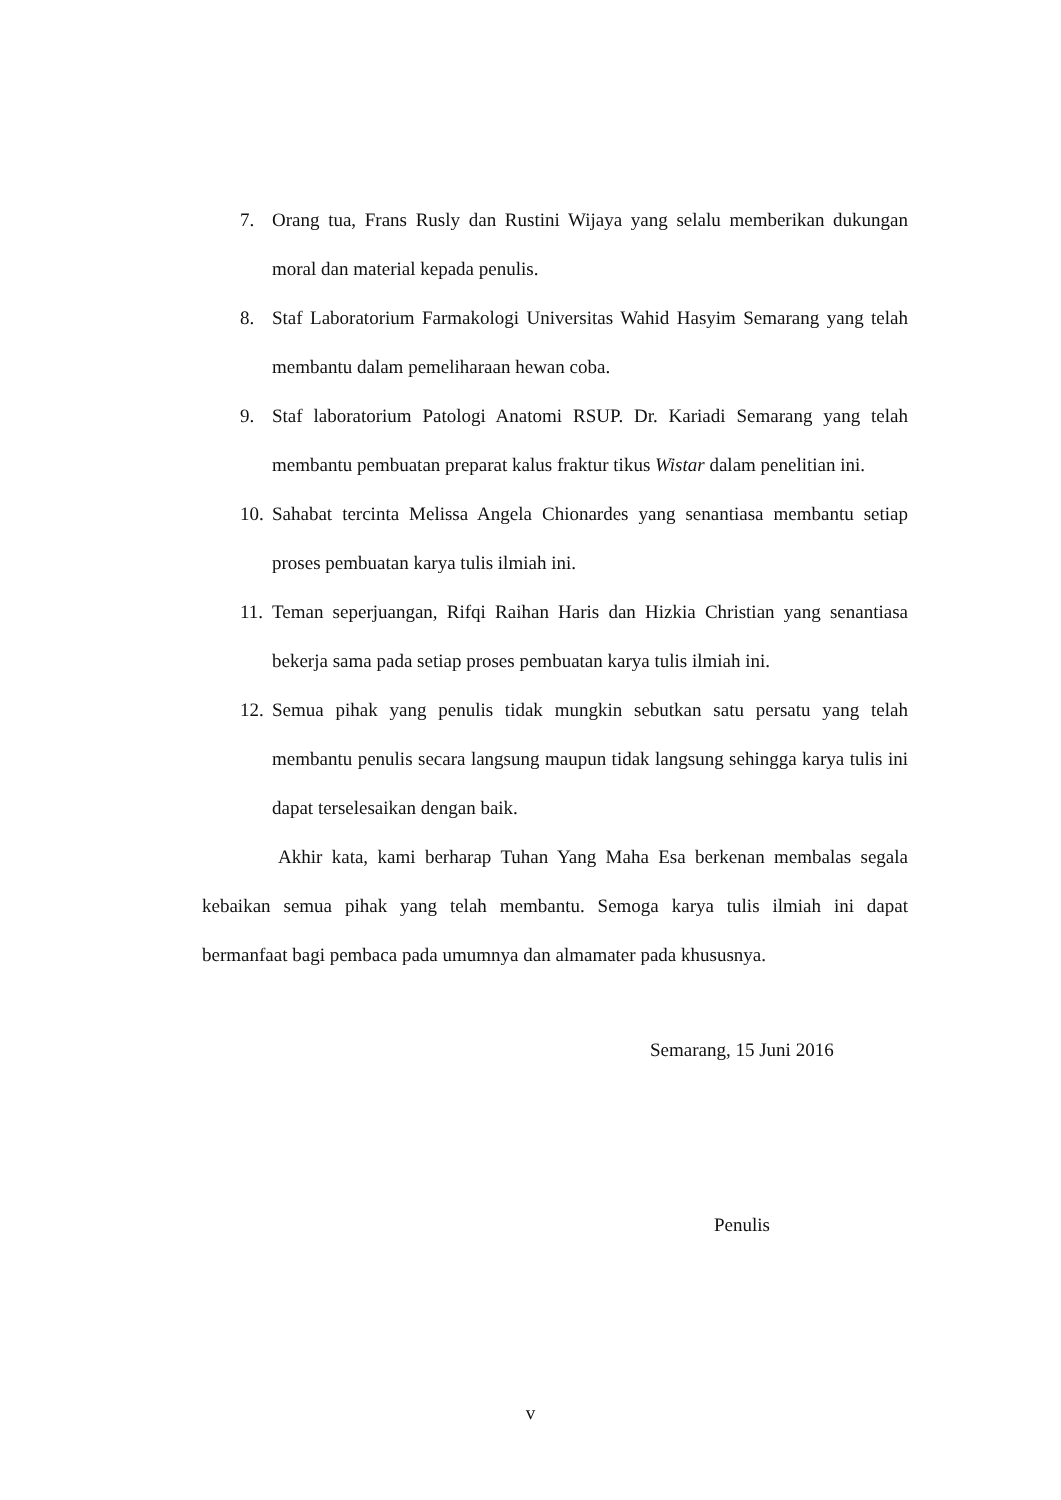7. Orang tua, Frans Rusly dan Rustini Wijaya yang selalu memberikan dukungan moral dan material kepada penulis.
8. Staf Laboratorium Farmakologi Universitas Wahid Hasyim Semarang yang telah membantu dalam pemeliharaan hewan coba.
9. Staf laboratorium Patologi Anatomi RSUP. Dr. Kariadi Semarang yang telah membantu pembuatan preparat kalus fraktur tikus Wistar dalam penelitian ini.
10. Sahabat tercinta Melissa Angela Chionardes yang senantiasa membantu setiap proses pembuatan karya tulis ilmiah ini.
11. Teman seperjuangan, Rifqi Raihan Haris dan Hizkia Christian yang senantiasa bekerja sama pada setiap proses pembuatan karya tulis ilmiah ini.
12. Semua pihak yang penulis tidak mungkin sebutkan satu persatu yang telah membantu penulis secara langsung maupun tidak langsung sehingga karya tulis ini dapat terselesaikan dengan baik.
Akhir kata, kami berharap Tuhan Yang Maha Esa berkenan membalas segala kebaikan semua pihak yang telah membantu. Semoga karya tulis ilmiah ini dapat bermanfaat bagi pembaca pada umumnya dan almamater pada khususnya.
Semarang, 15 Juni 2016
Penulis
v